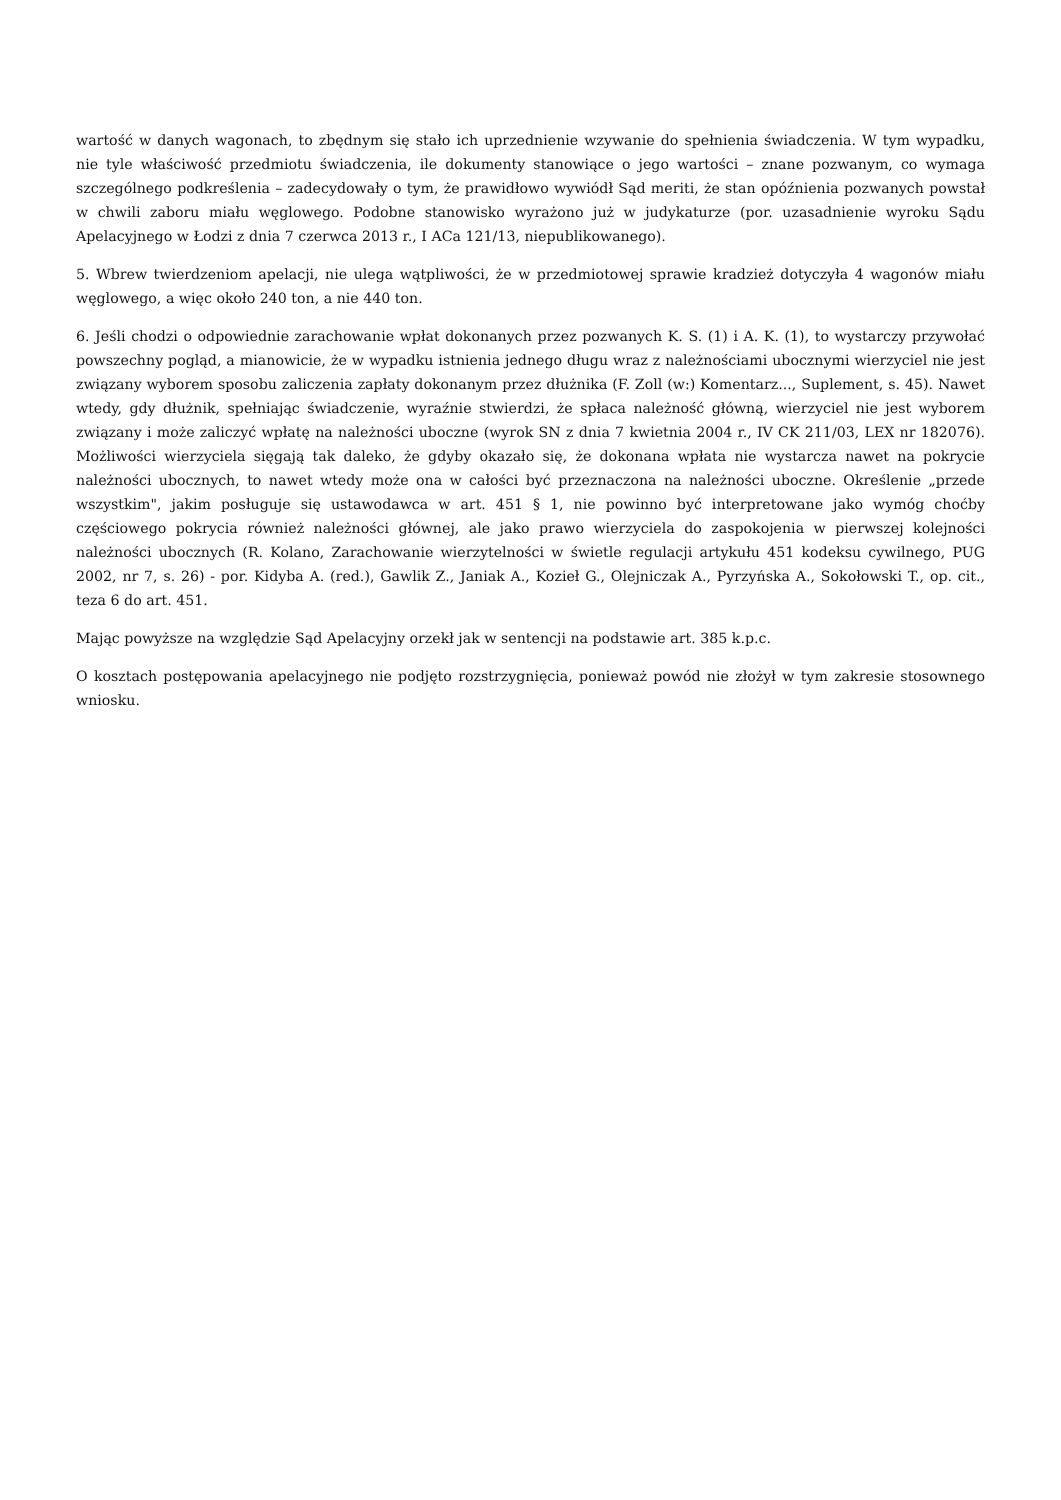wartość w danych wagonach, to zbędnym się stało ich uprzednienie wzywanie do spełnienia świadczenia. W tym wypadku, nie tyle właściwość przedmiotu świadczenia, ile dokumenty stanowiące o jego wartości – znane pozwanym, co wymaga szczególnego podkreślenia – zadecydowały o tym, że prawidłowo wywiódł Sąd meriti, że stan opóźnienia pozwanych powstał w chwili zaboru miału węglowego. Podobne stanowisko wyrażono już w judykaturze (por. uzasadnienie wyroku Sądu Apelacyjnego w Łodzi z dnia 7 czerwca 2013 r., I ACa 121/13, niepublikowanego).
5. Wbrew twierdzeniom apelacji, nie ulega wątpliwości, że w przedmiotowej sprawie kradzież dotyczyła 4 wagonów miału węglowego, a więc około 240 ton, a nie 440 ton.
6. Jeśli chodzi o odpowiednie zarachowanie wpłat dokonanych przez pozwanych K. S. (1) i A. K. (1), to wystarczy przywołać powszechny pogląd, a mianowicie, że w wypadku istnienia jednego długu wraz z należnościami ubocznymi wierzyciel nie jest związany wyborem sposobu zaliczenia zapłaty dokonanym przez dłużnika (F. Zoll (w:) Komentarz..., Suplement, s. 45). Nawet wtedy, gdy dłużnik, spełniając świadczenie, wyraźnie stwierdzi, że spłaca należność główną, wierzyciel nie jest wyborem związany i może zaliczyć wpłatę na należności uboczne (wyrok SN z dnia 7 kwietnia 2004 r., IV CK 211/03, LEX nr 182076). Możliwości wierzyciela sięgają tak daleko, że gdyby okazało się, że dokonana wpłata nie wystarcza nawet na pokrycie należności ubocznych, to nawet wtedy może ona w całości być przeznaczona na należności uboczne. Określenie „przede wszystkim", jakim posługuje się ustawodawca w art. 451 § 1, nie powinno być interpretowane jako wymóg choćby częściowego pokrycia również należności głównej, ale jako prawo wierzyciela do zaspokojenia w pierwszej kolejności należności ubocznych (R. Kolano, Zarachowanie wierzytelności w świetle regulacji artykułu 451 kodeksu cywilnego, PUG 2002, nr 7, s. 26) - por. Kidyba A. (red.), Gawlik Z., Janiak A., Kozieł G., Olejniczak A., Pyrzyńska A., Sokołowski T., op. cit., teza 6 do art. 451.
Mając powyższe na względzie Sąd Apelacyjny orzekł jak w sentencji na podstawie art. 385 k.p.c.
O kosztach postępowania apelacyjnego nie podjęto rozstrzygnięcia, ponieważ powód nie złożył w tym zakresie stosownego wniosku.